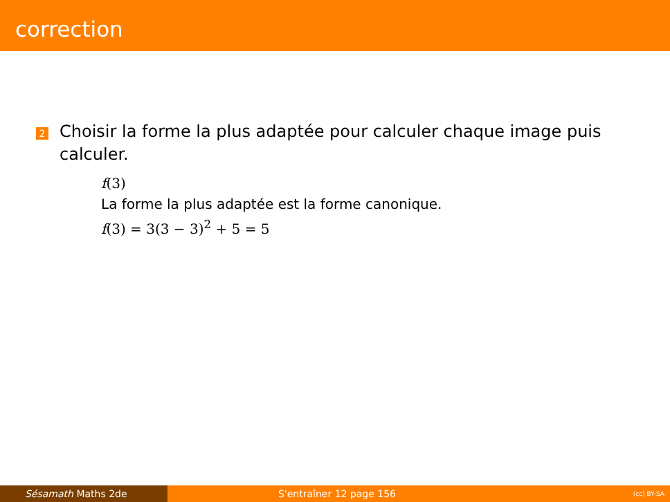correction
2
Choisir la forme la plus adaptée pour calculer chaque image puis calculer.
f(3)
La forme la plus adaptée est la forme canonique.
f(3) = 3(3 − 3)<sup>2</sup> + 5 = 5
Sésamath Maths 2de S'entraîner 12 page 156 (cc) BY-SA